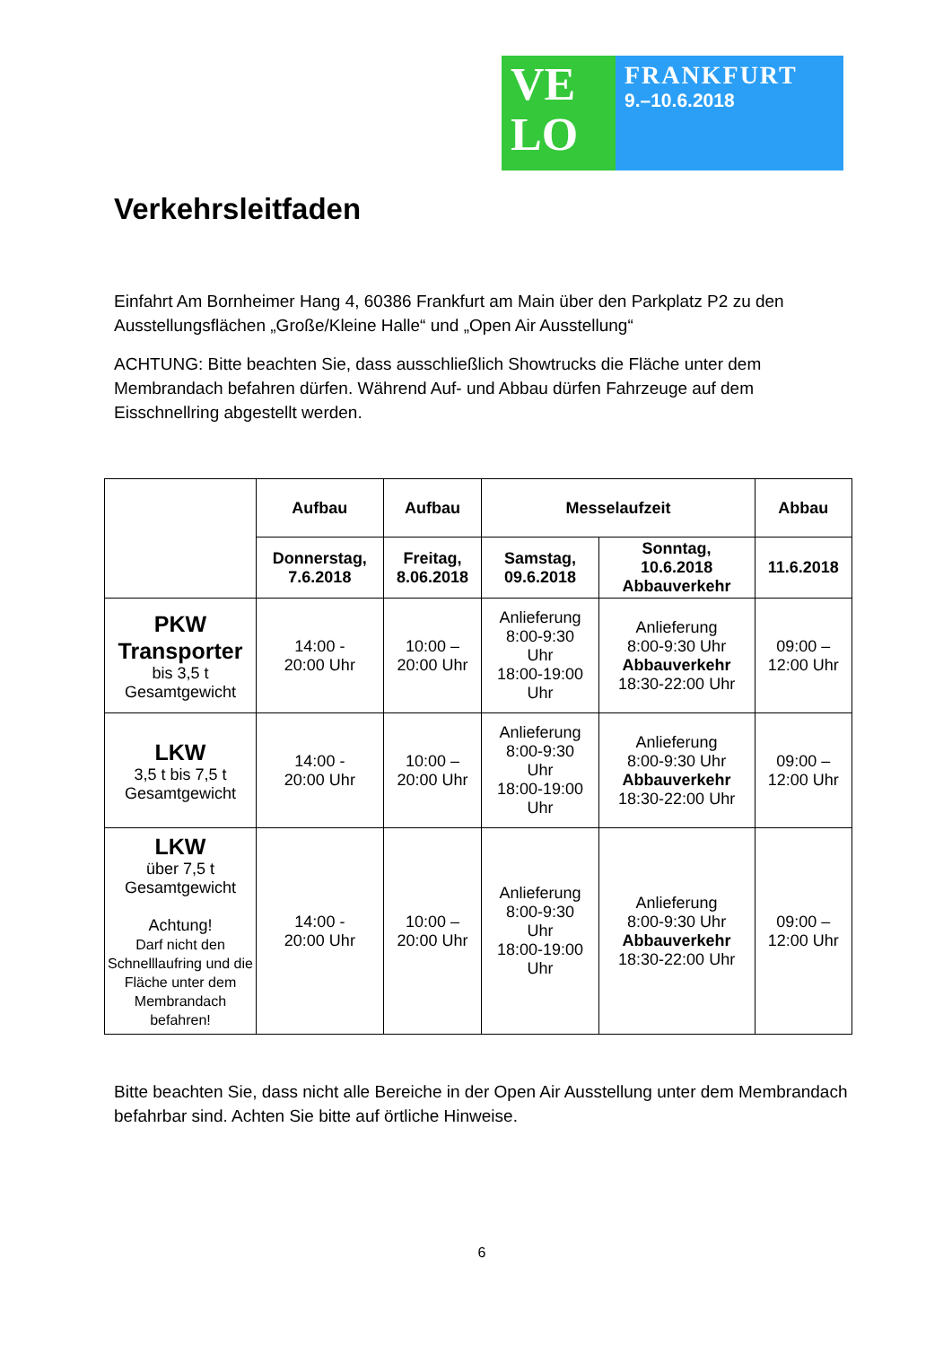VE
LO
FRANKFURT
9.–10.6.2018
Verkehrsleitfaden
Einfahrt Am Bornheimer Hang 4, 60386 Frankfurt am Main über den Parkplatz P2 zu den Ausstellungsflächen „Große/Kleine Halle“ und „Open Air Ausstellung“
ACHTUNG: Bitte beachten Sie, dass ausschließlich Showtrucks die Fläche unter dem Membrandach befahren dürfen. Während Auf- und Abbau dürfen Fahrzeuge auf dem Eisschnellring abgestellt werden.
| | Aufbau | Aufbau | Messelaufzeit | | Abbau |
| --- | --- | --- | --- | --- | --- |
| | Donnerstag, 7.6.2018 | Freitag, 8.06.2018 | Samstag, 09.6.2018 | Sonntag, 10.6.2018 Abbauverkehr | 11.6.2018 |
| PKW Transporter bis 3,5 t Gesamtgewicht | 14:00 - 20:00 Uhr | 10:00 – 20:00 Uhr | Anlieferung 8:00-9:30 Uhr 18:00-19:00 Uhr | Anlieferung 8:00-9:30 Uhr Abbauverkehr 18:30-22:00 Uhr | 09:00 – 12:00 Uhr |
| LKW 3,5 t bis 7,5 t Gesamtgewicht | 14:00 - 20:00 Uhr | 10:00 – 20:00 Uhr | Anlieferung 8:00-9:30 Uhr 18:00-19:00 Uhr | Anlieferung 8:00-9:30 Uhr Abbauverkehr 18:30-22:00 Uhr | 09:00 – 12:00 Uhr |
| LKW über 7,5 t Gesamtgewicht Achtung! Darf nicht den Schnelllaufring und die Fläche unter dem Membrandach befahren! | 14:00 - 20:00 Uhr | 10:00 – 20:00 Uhr | Anlieferung 8:00-9:30 Uhr 18:00-19:00 Uhr | Anlieferung 8:00-9:30 Uhr Abbauverkehr 18:30-22:00 Uhr | 09:00 – 12:00 Uhr |
Bitte beachten Sie, dass nicht alle Bereiche in der Open Air Ausstellung unter dem Membrandach befahrbar sind. Achten Sie bitte auf örtliche Hinweise.
6